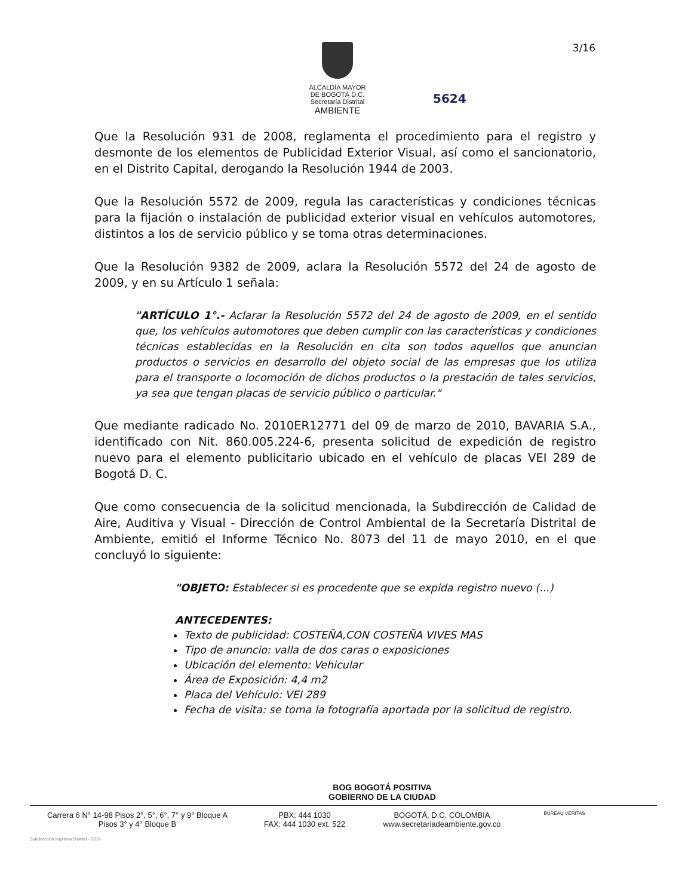ALCALDÍA MAYOR
DE BOGOTÁ D.C.
Secretaría Distrital
AMBIENTE
3/16
5624
Que la Resolución 931 de 2008, reglamenta el procedimiento para el registro y desmonte de los elementos de Publicidad Exterior Visual, así como el sancionatorio, en el Distrito Capital, derogando la Resolución 1944 de 2003.
Que la Resolución 5572 de 2009, regula las características y condiciones técnicas para la fijación o instalación de publicidad exterior visual en vehículos automotores, distintos a los de servicio público y se toma otras determinaciones.
Que la Resolución 9382 de 2009, aclara la Resolución 5572 del 24 de agosto de 2009, y en su Artículo 1 señala:
"ARTÍCULO 1°.- Aclarar la Resolución 5572 del 24 de agosto de 2009, en el sentido que, los vehículos automotores que deben cumplir con las características y condiciones técnicas establecidas en la Resolución en cita son todos aquellos que anuncian productos o servicios en desarrollo del objeto social de las empresas que los utiliza para el transporte o locomoción de dichos productos o la prestación de tales servicios, ya sea que tengan placas de servicio público o particular."
Que mediante radicado No. 2010ER12771 del 09 de marzo de 2010, BAVARIA S.A., identificado con Nit. 860.005.224-6, presenta solicitud de expedición de registro nuevo para el elemento publicitario ubicado en el vehículo de placas VEI 289 de Bogotá D. C.
Que como consecuencia de la solicitud mencionada, la Subdirección de Calidad de Aire, Auditiva y Visual - Dirección de Control Ambiental de la Secretaría Distrital de Ambiente, emitió el Informe Técnico No. 8073 del 11 de mayo 2010, en el que concluyó lo siguiente:
"OBJETO: Establecer si es procedente que se expida registro nuevo (...)
ANTECEDENTES:
Texto de publicidad: COSTEÑA,CON COSTEÑA VIVES MAS
Tipo de anuncio: valla de dos caras o exposiciones
Ubicación del elemento: Vehicular
Área de Exposición: 4,4 m2
Placa del Vehículo: VEI 289
Fecha de visita: se toma la fotografía aportada por la solicitud de registro.
BOG BOGOTÁ POSITIVA
GOBIERNO DE LA CIUDAD
Carrera 6 N° 14-98 Pisos 2°, 5°, 6°, 7° y 9° Bloque A
Pisos 3° y 4° Bloque B
PBX: 444 1030
FAX: 444 1030 ext. 522
BOGOTÁ, D.C. COLOMBIA
www.secretariadeambiente.gov.co
BUREAU VERITAS
Subdirección Imprenta Distrital - DDDI